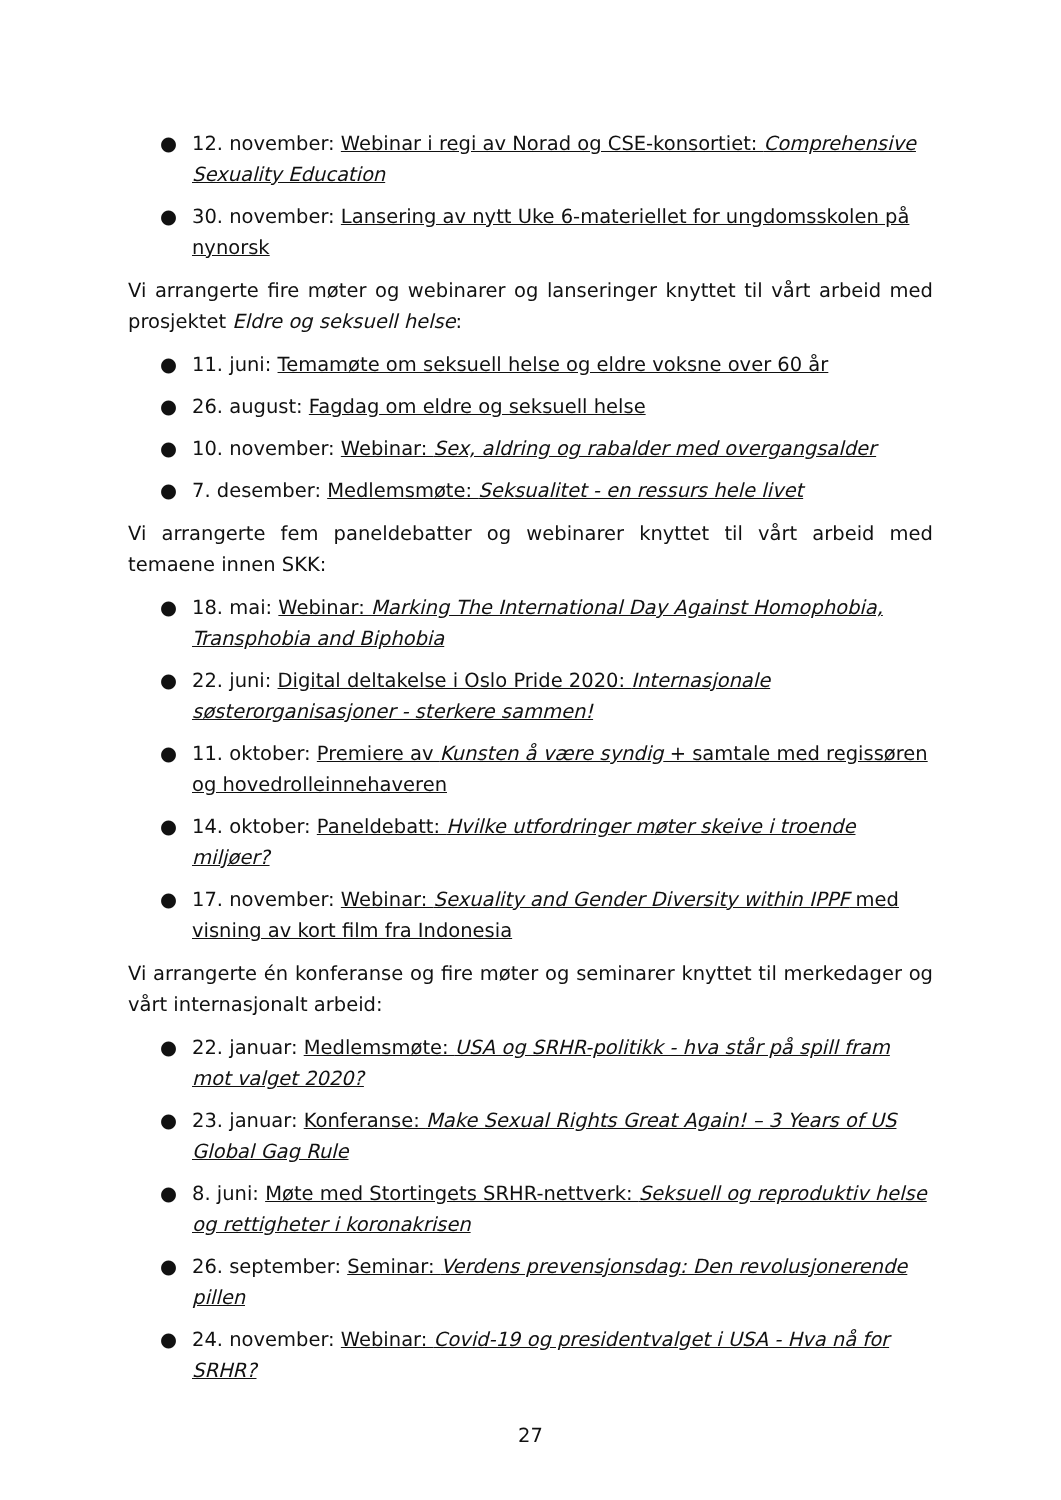● 12. november: Webinar i regi av Norad og CSE-konsortiet: Comprehensive Sexuality Education
● 30. november: Lansering av nytt Uke 6-materiellet for ungdomsskolen på nynorsk
Vi arrangerte fire møter og webinarer og lanseringer knyttet til vårt arbeid med prosjektet Eldre og seksuell helse:
● 11. juni: Temamøte om seksuell helse og eldre voksne over 60 år
● 26. august: Fagdag om eldre og seksuell helse
● 10. november: Webinar: Sex, aldring og rabalder med overgangsalder
● 7. desember: Medlemsmøte: Seksualitet - en ressurs hele livet
Vi arrangerte fem paneldebatter og webinarer knyttet til vårt arbeid med temaene innen SKK:
● 18. mai: Webinar: Marking The International Day Against Homophobia, Transphobia and Biphobia
● 22. juni: Digital deltakelse i Oslo Pride 2020: Internasjonale søsterorganisasjoner - sterkere sammen!
● 11. oktober: Premiere av Kunsten å være syndig + samtale med regissøren og hovedrolleinnehaveren
● 14. oktober: Paneldebatt: Hvilke utfordringer møter skeive i troende miljøer?
● 17. november: Webinar: Sexuality and Gender Diversity within IPPF med visning av kort film fra Indonesia
Vi arrangerte én konferanse og fire møter og seminarer knyttet til merkedager og vårt internasjonalt arbeid:
● 22. januar: Medlemsmøte: USA og SRHR-politikk - hva står på spill fram mot valget 2020?
● 23. januar: Konferanse: Make Sexual Rights Great Again! – 3 Years of US Global Gag Rule
● 8. juni: Møte med Stortingets SRHR-nettverk: Seksuell og reproduktiv helse og rettigheter i koronakrisen
● 26. september: Seminar: Verdens prevensjonsdag: Den revolusjonerende pillen
● 24. november: Webinar: Covid-19 og presidentvalget i USA - Hva nå for SRHR?
27